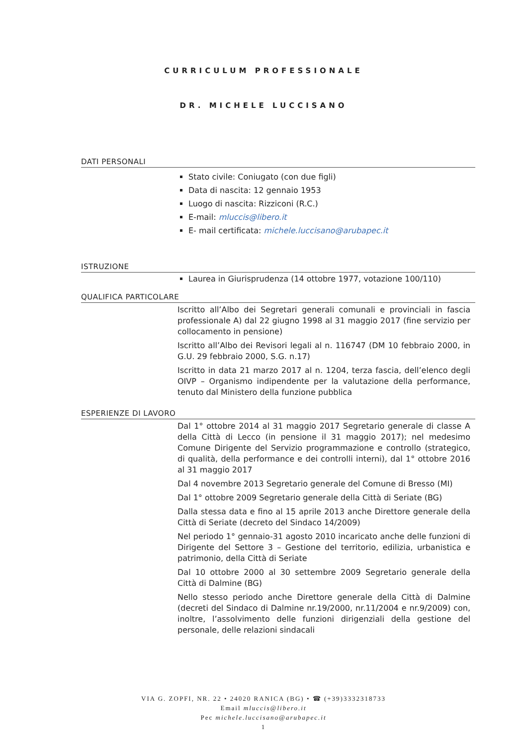CURRICULUM PROFESSIONALE
DR. MICHELE LUCCISANO
DATI PERSONALI
Stato civile: Coniugato (con due figli)
Data di nascita: 12 gennaio 1953
Luogo di nascita: Rizziconi (R.C.)
E-mail: mluccis@libero.it
E- mail certificata: michele.luccisano@arubapec.it
ISTRUZIONE
Laurea in Giurisprudenza (14 ottobre 1977, votazione 100/110)
QUALIFICA PARTICOLARE
Iscritto all’Albo dei Segretari generali comunali e provinciali in fascia professionale A) dal 22 giugno 1998 al 31 maggio 2017 (fine servizio per collocamento in pensione)
Iscritto all’Albo dei Revisori legali al n. 116747 (DM 10 febbraio 2000, in G.U. 29 febbraio 2000, S.G. n.17)
Iscritto in data 21 marzo 2017 al n. 1204, terza fascia, dell’elenco degli OIVP – Organismo indipendente per la valutazione della performance, tenuto dal Ministero della funzione pubblica
ESPERIENZE DI LAVORO
Dal 1° ottobre 2014 al 31 maggio 2017 Segretario generale di classe A della Città di Lecco (in pensione il 31 maggio 2017); nel medesimo Comune Dirigente del Servizio programmazione e controllo (strategico, di qualità, della performance e dei controlli interni), dal 1° ottobre 2016 al 31 maggio 2017
Dal 4 novembre 2013 Segretario generale del Comune di Bresso (MI)
Dal 1° ottobre 2009 Segretario generale della Città di Seriate (BG)
Dalla stessa data e fino al 15 aprile 2013 anche Direttore generale della Città di Seriate (decreto del Sindaco 14/2009)
Nel periodo 1° gennaio-31 agosto 2010 incaricato anche delle funzioni di Dirigente del Settore 3 – Gestione del territorio, edilizia, urbanistica e patrimonio, della Città di Seriate
Dal 10 ottobre 2000 al 30 settembre 2009 Segretario generale della Città di Dalmine (BG)
Nello stesso periodo anche Direttore generale della Città di Dalmine (decreti del Sindaco di Dalmine nr.19/2000, nr.11/2004 e nr.9/2009) con, inoltre, l’assolvimento delle funzioni dirigenziali della gestione del personale, delle relazioni sindacali
VIA G. ZOPFI, NR. 22 • 24020 RANICA (BG) • ☎ (+39)3332318733
Email mluccis@libero.it
Pec michele.luccisano@arubapec.it
1